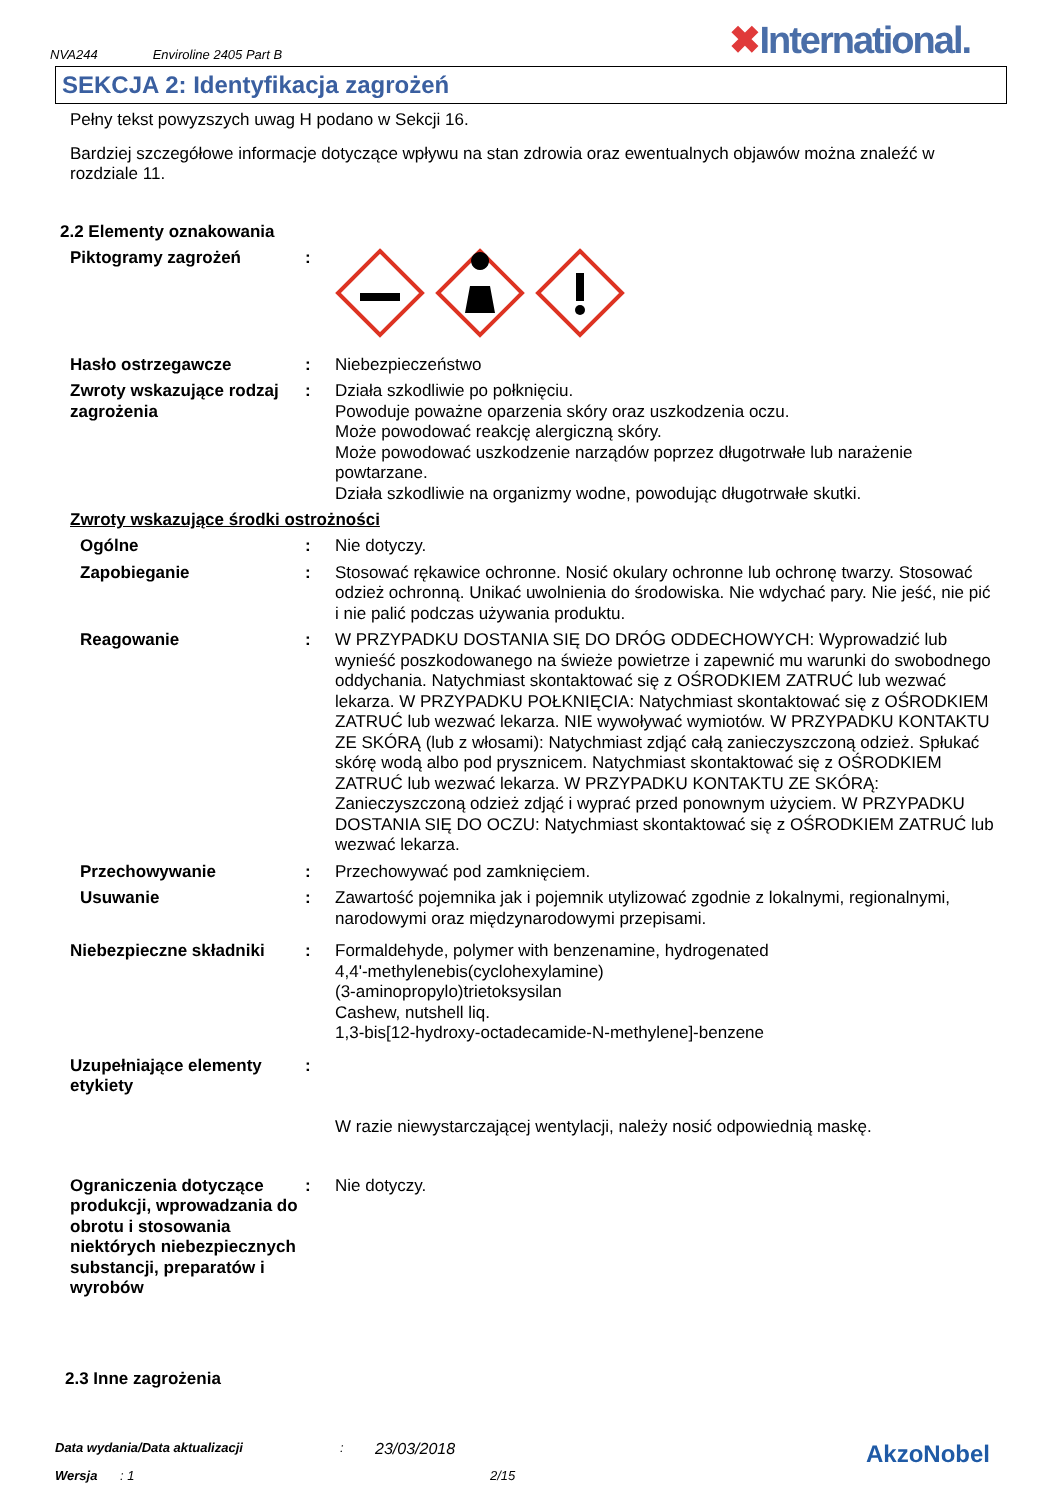NVA244 Enviroline 2405 Part B
✖International.
SEKCJA 2: Identyfikacja zagrożeń
Pełny tekst powyzszych uwag H podano w Sekcji 16.
Bardziej szczegółowe informacje dotyczące wpływu na stan zdrowia oraz ewentualnych objawów można znaleźć w rozdziale 11.
2.2 Elementy oznakowania
Piktogramy zagrożeń :
Hasło ostrzegawcze : Niebezpieczeństwo
Zwroty wskazujące rodzaj zagrożenia
: Działa szkodliwie po połknięciu.
Powoduje poważne oparzenia skóry oraz uszkodzenia oczu.
Może powodować reakcję alergiczną skóry.
Może powodować uszkodzenie narządów poprzez długotrwałe lub narażenie powtarzane.
Działa szkodliwie na organizmy wodne, powodując długotrwałe skutki.
Zwroty wskazujące środki ostrożności
Ogólne : Nie dotyczy.
Zapobieganie : Stosować rękawice ochronne. Nosić okulary ochronne lub ochronę twarzy. Stosować odzież ochronną. Unikać uwolnienia do środowiska. Nie wdychać pary. Nie jeść, nie pić i nie palić podczas używania produktu.
Reagowanie : W PRZYPADKU DOSTANIA SIĘ DO DRÓG ODDECHOWYCH: Wyprowadzić lub wynieść poszkodowanego na świeże powietrze i zapewnić mu warunki do swobodnego oddychania. Natychmiast skontaktować się z OŚRODKIEM ZATRUĆ lub wezwać lekarza. W PRZYPADKU POŁKNIĘCIA: Natychmiast skontaktować się z OŚRODKIEM ZATRUĆ lub wezwać lekarza. NIE wywoływać wymiotów. W PRZYPADKU KONTAKTU ZE SKÓRĄ (lub z włosami): Natychmiast zdjąć całą zanieczyszczoną odzież. Spłukać skórę wodą albo pod prysznicem. Natychmiast skontaktować się z OŚRODKIEM ZATRUĆ lub wezwać lekarza. W PRZYPADKU KONTAKTU ZE SKÓRĄ: Zanieczyszczoną odzież zdjąć i wyprać przed ponownym użyciem. W PRZYPADKU DOSTANIA SIĘ DO OCZU: Natychmiast skontaktować się z OŚRODKIEM ZATRUĆ lub wezwać lekarza.
Przechowywanie : Przechowywać pod zamknięciem.
Usuwanie : Zawartość pojemnika jak i pojemnik utylizować zgodnie z lokalnymi, regionalnymi, narodowymi oraz międzynarodowymi przepisami.
Niebezpieczne składniki : Formaldehyde, polymer with benzenamine, hydrogenated
4,4'-methylenebis(cyclohexylamine)
(3-aminopropylo)trietoksysilan
Cashew, nutshell liq.
1,3-bis[12-hydroxy-octadecamide-N-methylene]-benzene
Uzupełniające elementy etykiety
:
W razie niewystarczającej wentylacji, należy nosić odpowiednią maskę.
Ograniczenia dotyczące produkcji, wprowadzania do obrotu i stosowania niektórych niebezpiecznych substancji, preparatów i wyrobów
: Nie dotyczy.
2.3 Inne zagrożenia
Data wydania/Data aktualizacji: 23/03/2018 AkzoNobel
Wersja: 1 2/15